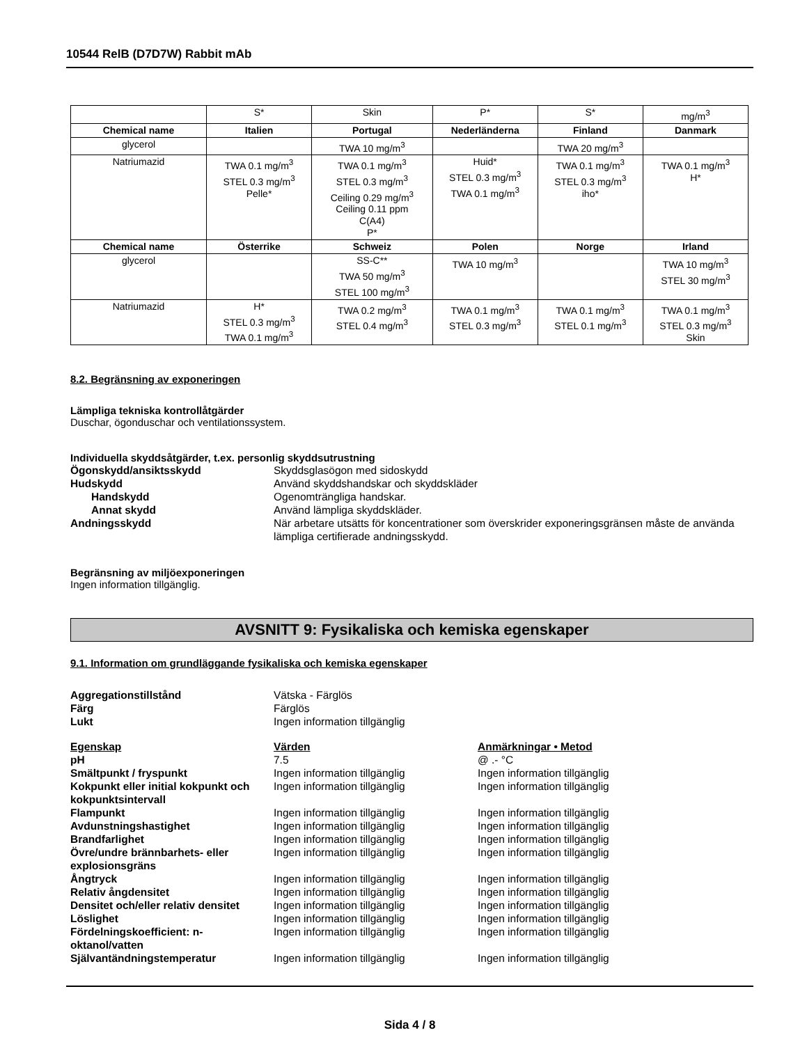10544 RelB (D7D7W) Rabbit mAb
| | S* | Skin | P* | S* | mg/m<sup>3</sup> |
| Chemical name | Italien | Portugal | Nederländerna | Finland | Danmark |
| glycerol | | TWA 10 mg/m<sup>3</sup> | | TWA 20 mg/m<sup>3</sup> | |
| Natriumazid | TWA 0.1 mg/m<sup>3</sup> STEL 0.3 mg/m<sup>3</sup> Pelle* | TWA 0.1 mg/m<sup>3</sup> STEL 0.3 mg/m<sup>3</sup> Ceiling 0.29 mg/m<sup>3</sup> Ceiling 0.11 ppm C(A4) P* | Huid* STEL 0.3 mg/m<sup>3</sup> TWA 0.1 mg/m<sup>3</sup> | TWA 0.1 mg/m<sup>3</sup> STEL 0.3 mg/m<sup>3</sup> iho* | TWA 0.1 mg/m<sup>3</sup> H* |
| Chemical name | Österrike | Schweiz | Polen | Norge | Irland |
| glycerol | | SS-C** TWA 50 mg/m<sup>3</sup> STEL 100 mg/m<sup>3</sup> | TWA 10 mg/m<sup>3</sup> | | TWA 10 mg/m<sup>3</sup> STEL 30 mg/m<sup>3</sup> |
| Natriumazid | H* STEL 0.3 mg/m<sup>3</sup> TWA 0.1 mg/m<sup>3</sup> | TWA 0.2 mg/m<sup>3</sup> STEL 0.4 mg/m<sup>3</sup> | TWA 0.1 mg/m<sup>3</sup> STEL 0.3 mg/m<sup>3</sup> | TWA 0.1 mg/m<sup>3</sup> STEL 0.1 mg/m<sup>3</sup> | TWA 0.1 mg/m<sup>3</sup> STEL 0.3 mg/m<sup>3</sup> Skin |
8.2. Begränsning av exponeringen
Lämpliga tekniska kontrollåtgärder
Duschar, ögonduschar och ventilationssystem.
Individuella skyddsåtgärder, t.ex. personlig skyddsutrustning
| Ögonskydd/ansiktsskydd | Skyddsglasögon med sidoskydd |
| Hudskydd | Använd skyddshandskar och skyddskläder |
| Handskydd | Ogenomträngliga handskar. |
| Annat skydd | Använd lämpliga skyddskläder. |
| Andningsskydd | När arbetare utsätts för koncentrationer som överskrider exponeringsgränsen måste de använda lämpliga certifierade andningsskydd. |
Begränsning av miljöexponeringen
Ingen information tillgänglig.
AVSNITT 9: Fysikaliska och kemiska egenskaper
9.1. Information om grundläggande fysikaliska och kemiska egenskaper
| Aggregationstillstånd | Vätska - Färglös |
| Färg | Färglös |
| Lukt | Ingen information tillgänglig |
| Egenskap | Värden | Anmärkningar • Metod |
| pH | 7.5 | @ .- °C |
| Smältpunkt / fryspunkt | Ingen information tillgänglig | Ingen information tillgänglig |
| Kokpunkt eller initial kokpunkt och kokpunktsintervall | Ingen information tillgänglig | Ingen information tillgänglig |
| Flampunkt | Ingen information tillgänglig | Ingen information tillgänglig |
| Avdunstningshastighet | Ingen information tillgänglig | Ingen information tillgänglig |
| Brandfarlighet | Ingen information tillgänglig | Ingen information tillgänglig |
| Övre/undre brännbarhets- eller explosionsgräns | Ingen information tillgänglig | Ingen information tillgänglig |
| Ångtryck | Ingen information tillgänglig | Ingen information tillgänglig |
| Relativ ångdensitet | Ingen information tillgänglig | Ingen information tillgänglig |
| Densitet och/eller relativ densitet | Ingen information tillgänglig | Ingen information tillgänglig |
| Löslighet | Ingen information tillgänglig | Ingen information tillgänglig |
| Fördelningskoefficient: n-oktanol/vatten | Ingen information tillgänglig | Ingen information tillgänglig |
| Självantändningstemperatur | Ingen information tillgänglig | Ingen information tillgänglig |
Sida 4 / 8